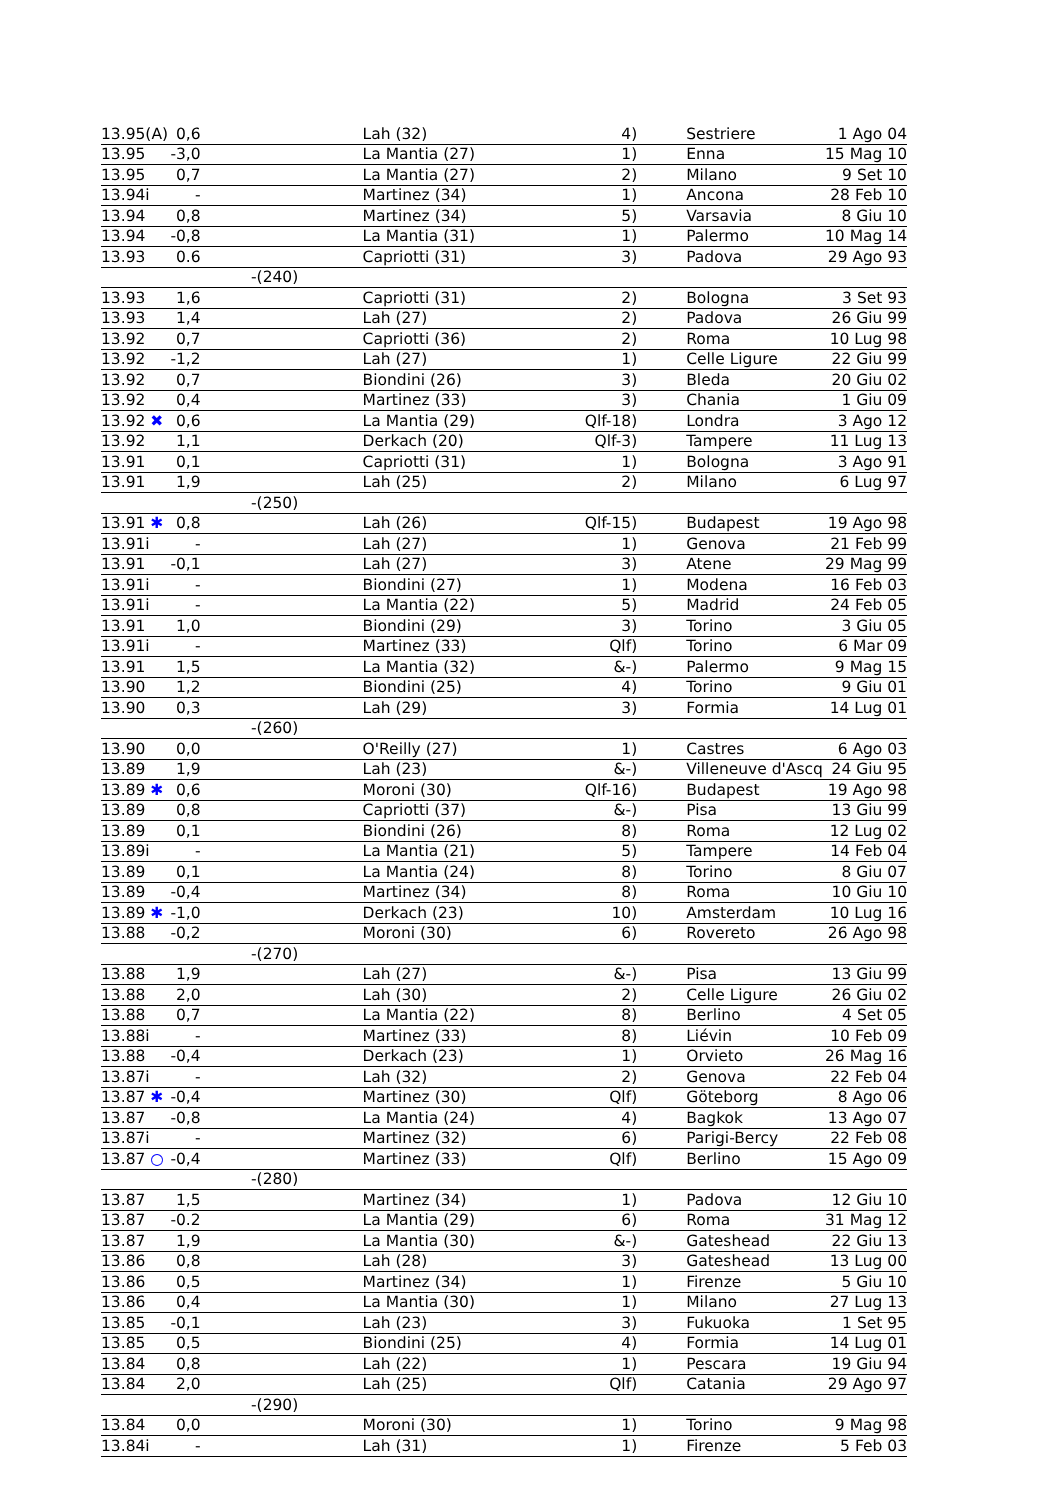| 13.95(A) | 0,6 | | Lah (32) | 4) | | Sestriere | 1 Ago 04 |
| 13.95 | -3,0 | | La Mantia (27) | 1) | | Enna | 15 Mag 10 |
| 13.95 | 0,7 | | La Mantia (27) | 2) | | Milano | 9 Set 10 |
| 13.94i | - | | Martinez (34) | 1) | | Ancona | 28 Feb 10 |
| 13.94 | 0,8 | | Martinez (34) | 5) | | Varsavia | 8 Giu 10 |
| 13.94 | -0,8 | | La Mantia (31) | 1) | | Palermo | 10 Mag 14 |
| 13.93 | 0.6 | | Capriotti (31) | 3) | | Padova | 29 Ago 93 |
| -(240) | | | | | | | |
| 13.93 | 1,6 | | Capriotti (31) | 2) | | Bologna | 3 Set 93 |
| 13.93 | 1,4 | | Lah (27) | 2) | | Padova | 26 Giu 99 |
| 13.92 | 0,7 | | Capriotti (36) | 2) | | Roma | 10 Lug 98 |
| 13.92 | -1,2 | | Lah (27) | 1) | | Celle Ligure | 22 Giu 99 |
| 13.92 | 0,7 | | Biondini (26) | 3) | | Bleda | 20 Giu 02 |
| 13.92 | 0,4 | | Martinez (33) | 3) | | Chania | 1 Giu 09 |
| 13.92 ✖ | 0,6 | | La Mantia (29) | Qlf-18) | | Londra | 3 Ago 12 |
| 13.92 | 1,1 | | Derkach (20) | Qlf-3) | | Tampere | 11 Lug 13 |
| 13.91 | 0,1 | | Capriotti (31) | 1) | | Bologna | 3 Ago 91 |
| 13.91 | 1,9 | | Lah (25) | 2) | | Milano | 6 Lug 97 |
| -(250) | | | | | | | |
| 13.91 ✱ | 0,8 | | Lah (26) | Qlf-15) | | Budapest | 19 Ago 98 |
| 13.91i | - | | Lah (27) | 1) | | Genova | 21 Feb 99 |
| 13.91 | -0,1 | | Lah (27) | 3) | | Atene | 29 Mag 99 |
| 13.91i | - | | Biondini (27) | 1) | | Modena | 16 Feb 03 |
| 13.91i | - | | La Mantia (22) | 5) | | Madrid | 24 Feb 05 |
| 13.91 | 1,0 | | Biondini (29) | 3) | | Torino | 3 Giu 05 |
| 13.91i | - | | Martinez (33) | Qlf) | | Torino | 6 Mar 09 |
| 13.91 | 1,5 | | La Mantia (32) | &-) | | Palermo | 9 Mag 15 |
| 13.90 | 1,2 | | Biondini (25) | 4) | | Torino | 9 Giu 01 |
| 13.90 | 0,3 | | Lah (29) | 3) | | Formia | 14 Lug 01 |
| -(260) | | | | | | | |
| 13.90 | 0,0 | | O'Reilly (27) | 1) | | Castres | 6 Ago 03 |
| 13.89 | 1,9 | | Lah (23) | &-) | | Villeneuve d'Ascq | 24 Giu 95 |
| 13.89 ✱ | 0,6 | | Moroni (30) | Qlf-16) | | Budapest | 19 Ago 98 |
| 13.89 | 0,8 | | Capriotti (37) | &-) | | Pisa | 13 Giu 99 |
| 13.89 | 0,1 | | Biondini (26) | 8) | | Roma | 12 Lug 02 |
| 13.89i | - | | La Mantia (21) | 5) | | Tampere | 14 Feb 04 |
| 13.89 | 0,1 | | La Mantia (24) | 8) | | Torino | 8 Giu 07 |
| 13.89 | -0,4 | | Martinez (34) | 8) | | Roma | 10 Giu 10 |
| 13.89 ✱ | -1,0 | | Derkach (23) | 10) | | Amsterdam | 10 Lug 16 |
| 13.88 | -0,2 | | Moroni (30) | 6) | | Rovereto | 26 Ago 98 |
| -(270) | | | | | | | |
| 13.88 | 1,9 | | Lah (27) | &-) | | Pisa | 13 Giu 99 |
| 13.88 | 2,0 | | Lah (30) | 2) | | Celle Ligure | 26 Giu 02 |
| 13.88 | 0,7 | | La Mantia (22) | 8) | | Berlino | 4 Set 05 |
| 13.88i | - | | Martinez (33) | 8) | | Liévin | 10 Feb 09 |
| 13.88 | -0,4 | | Derkach (23) | 1) | | Orvieto | 26 Mag 16 |
| 13.87i | - | | Lah (32) | 2) | | Genova | 22 Feb 04 |
| 13.87 ✱ | -0,4 | | Martinez (30) | Qlf) | | Göteborg | 8 Ago 06 |
| 13.87 | -0,8 | | La Mantia (24) | 4) | | Bagkok | 13 Ago 07 |
| 13.87i | - | | Martinez (32) | 6) | | Parigi-Bercy | 22 Feb 08 |
| 13.87 ○ | -0,4 | | Martinez (33) | Qlf) | | Berlino | 15 Ago 09 |
| -(280) | | | | | | | |
| 13.87 | 1,5 | | Martinez (34) | 1) | | Padova | 12 Giu 10 |
| 13.87 | -0.2 | | La Mantia (29) | 6) | | Roma | 31 Mag 12 |
| 13.87 | 1,9 | | La Mantia (30) | &-) | | Gateshead | 22 Giu 13 |
| 13.86 | 0,8 | | Lah (28) | 3) | | Gateshead | 13 Lug 00 |
| 13.86 | 0,5 | | Martinez (34) | 1) | | Firenze | 5 Giu 10 |
| 13.86 | 0,4 | | La Mantia (30) | 1) | | Milano | 27 Lug 13 |
| 13.85 | -0,1 | | Lah (23) | 3) | | Fukuoka | 1 Set 95 |
| 13.85 | 0,5 | | Biondini (25) | 4) | | Formia | 14 Lug 01 |
| 13.84 | 0,8 | | Lah (22) | 1) | | Pescara | 19 Giu 94 |
| 13.84 | 2,0 | | Lah (25) | Qlf) | | Catania | 29 Ago 97 |
| -(290) | | | | | | | |
| 13.84 | 0,0 | | Moroni (30) | 1) | | Torino | 9 Mag 98 |
| 13.84i | - | | Lah (31) | 1) | | Firenze | 5 Feb 03 |